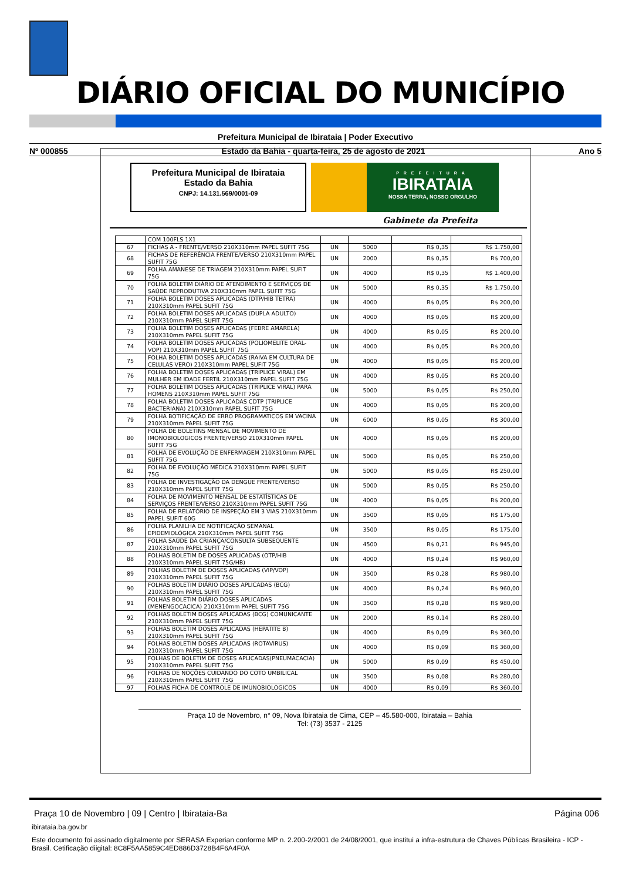DIÁRIO OFICIAL DO MUNICÍPIO
Prefeitura Municipal de Ibirataia | Poder Executivo
Nº 000855 Estado da Bahia - quarta-feira, 25 de agosto de 2021 Ano 5
Prefeitura Municipal de Ibirataia
Estado da Bahia
CNPJ: 14.131.569/0001-09
PREFEITURA
IBIRATAIA
NOSSA TERRA, NOSSO ORGULHO
Gabinete da Prefeita
| | COM 100FLS 1X1 | | | | |
| 67 | FICHAS A - FRENTE/VERSO 210X310mm PAPEL SUFIT 75G | UN | 5000 | R$ 0,35 | R$ 1.750,00 |
| 68 | FICHAS DE REFERÊNCIA FRENTE/VERSO 210X310mm PAPEL SUFIT 75G | UN | 2000 | R$ 0,35 | R$ 700,00 |
| 69 | FOLHA AMANESE DE TRIAGEM 210X310mm PAPEL SUFIT 75G | UN | 4000 | R$ 0,35 | R$ 1.400,00 |
| 70 | FOLHA BOLETIM DIÁRIO DE ATENDIMENTO E SERVIÇOS DE SAÚDE REPRODUTIVA 210X310mm PAPEL SUFIT 75G | UN | 5000 | R$ 0,35 | R$ 1.750,00 |
| 71 | FOLHA BOLETIM DOSES APLICADAS (DTP/HIB TETRA) 210X310mm PAPEL SUFIT 75G | UN | 4000 | R$ 0,05 | R$ 200,00 |
| 72 | FOLHA BOLETIM DOSES APLICADAS (DUPLA ADULTO) 210X310mm PAPEL SUFIT 75G | UN | 4000 | R$ 0,05 | R$ 200,00 |
| 73 | FOLHA BOLETIM DOSES APLICADAS (FEBRE AMARELA) 210X310mm PAPEL SUFIT 75G | UN | 4000 | R$ 0,05 | R$ 200,00 |
| 74 | FOLHA BOLETIM DOSES APLICADAS (POLIOMELITE ORAL-VOP) 210X310mm PAPEL SUFIT 75G | UN | 4000 | R$ 0,05 | R$ 200,00 |
| 75 | FOLHA BOLETIM DOSES APLICADAS (RAIVA EM CULTURA DE CELULAS VERO) 210X310mm PAPEL SUFIT 75G | UN | 4000 | R$ 0,05 | R$ 200,00 |
| 76 | FOLHA BOLETIM DOSES APLICADAS (TRIPLICE VIRAL) EM MULHER EM IDADE FERTIL 210X310mm PAPEL SUFIT 75G | UN | 4000 | R$ 0,05 | R$ 200,00 |
| 77 | FOLHA BOLETIM DOSES APLICADAS (TRIPLICE VIRAL) PARA HOMENS 210X310mm PAPEL SUFIT 75G | UN | 5000 | R$ 0,05 | R$ 250,00 |
| 78 | FOLHA BOLETIM DOSES APLICADAS CDTP (TRIPLICE BACTERIANA) 210X310mm PAPEL SUFIT 75G | UN | 4000 | R$ 0,05 | R$ 200,00 |
| 79 | FOLHA BOTIFICAÇÃO DE ERRO PROGRAMATICOS EM VACINA 210X310mm PAPEL SUFIT 75G | UN | 6000 | R$ 0,05 | R$ 300,00 |
| 80 | FOLHA DE BOLETINS MENSAL DE MOVIMENTO DE IMONOBIOLOGICOS FRENTE/VERSO 210X310mm PAPEL SUFIT 75G | UN | 4000 | R$ 0,05 | R$ 200,00 |
| 81 | FOLHA DE EVOLUÇÃO DE ENFERMAGEM 210X310mm PAPEL SUFIT 75G | UN | 5000 | R$ 0,05 | R$ 250,00 |
| 82 | FOLHA DE EVOLUÇÃO MÉDICA 210X310mm PAPEL SUFIT 75G | UN | 5000 | R$ 0,05 | R$ 250,00 |
| 83 | FOLHA DE INVESTIGAÇÃO DA DENGUE FRENTE/VERSO 210X310mm PAPEL SUFIT 75G | UN | 5000 | R$ 0,05 | R$ 250,00 |
| 84 | FOLHA DE MOVIMENTO MENSAL DE ESTATÍSTICAS DE SERVIÇOS FRENTE/VERSO 210X310mm PAPEL SUFIT 75G | UN | 4000 | R$ 0,05 | R$ 200,00 |
| 85 | FOLHA DE RELATÓRIO DE INSPEÇÃO EM 3 VIAS 210X310mm PAPEL SUFIT 60G | UN | 3500 | R$ 0,05 | R$ 175,00 |
| 86 | FOLHA PLANILHA DE NOTIFICAÇÃO SEMANAL EPIDEMIOLÓGICA 210X310mm PAPEL SUFIT 75G | UN | 3500 | R$ 0,05 | R$ 175,00 |
| 87 | FOLHA SAÚDE DA CRIANÇA/CONSULTA SUBSEQUENTE 210X310mm PAPEL SUFIT 75G | UN | 4500 | R$ 0,21 | R$ 945,00 |
| 88 | FOLHAS BOLETIM DE DOSES APLICADAS (OTP/HIB 210X310mm PAPEL SUFIT 75G/HB) | UN | 4000 | R$ 0,24 | R$ 960,00 |
| 89 | FOLHAS BOLETIM DE DOSES APLICADAS (VIP/VOP) 210X310mm PAPEL SUFIT 75G | UN | 3500 | R$ 0,28 | R$ 980,00 |
| 90 | FOLHAS BOLETIM DIÁRIO DOSES APLICADAS (BCG) 210X310mm PAPEL SUFIT 75G | UN | 4000 | R$ 0,24 | R$ 960,00 |
| 91 | FOLHAS BOLETIM DIÁRIO DOSES APLICADAS (MENENGOCACICA) 210X310mm PAPEL SUFIT 75G | UN | 3500 | R$ 0,28 | R$ 980,00 |
| 92 | FOLHAS BOLETIM DOSES APLICADAS (BCG) COMUNICANTE 210X310mm PAPEL SUFIT 75G | UN | 2000 | R$ 0,14 | R$ 280,00 |
| 93 | FOLHAS BOLETIM DOSES APLICADAS (HEPATITE B) 210X310mm PAPEL SUFIT 75G | UN | 4000 | R$ 0,09 | R$ 360,00 |
| 94 | FOLHAS BOLETIM DOSES APLICADAS (ROTAVIRUS) 210X310mm PAPEL SUFIT 75G | UN | 4000 | R$ 0,09 | R$ 360,00 |
| 95 | FOLHAS DE BOLETIM DE DOSES APLICADAS(PNEUMACACIA) 210X310mm PAPEL SUFIT 75G | UN | 5000 | R$ 0,09 | R$ 450,00 |
| 96 | FOLHAS DE NOÇÕES CUIDANDO DO COTO UMBILICAL 210X310mm PAPEL SUFIT 75G | UN | 3500 | R$ 0,08 | R$ 280,00 |
| 97 | FOLHAS FICHA DE CONTROLE DE IMUNOBIOLOGICOS | UN | 4000 | R$ 0,09 | R$ 360,00 |
Praça 10 de Novembro, n° 09, Nova Ibirataia de Cima, CEP – 45.580-000, Ibirataia – Bahia
Tel: (73) 3537 - 2125
Praça 10 de Novembro | 09 | Centro | Ibirataia-Ba Página 006
ibirataia.ba.gov.br
Este documento foi assinado digitalmente por SERASA Experian conforme MP n. 2.200-2/2001 de 24/08/2001, que institui a infra-estrutura de Chaves Públicas Brasileira - ICP - Brasil. Cetificação diigital: 8C8F5AA5859C4ED886D3728B4F6A4F0A